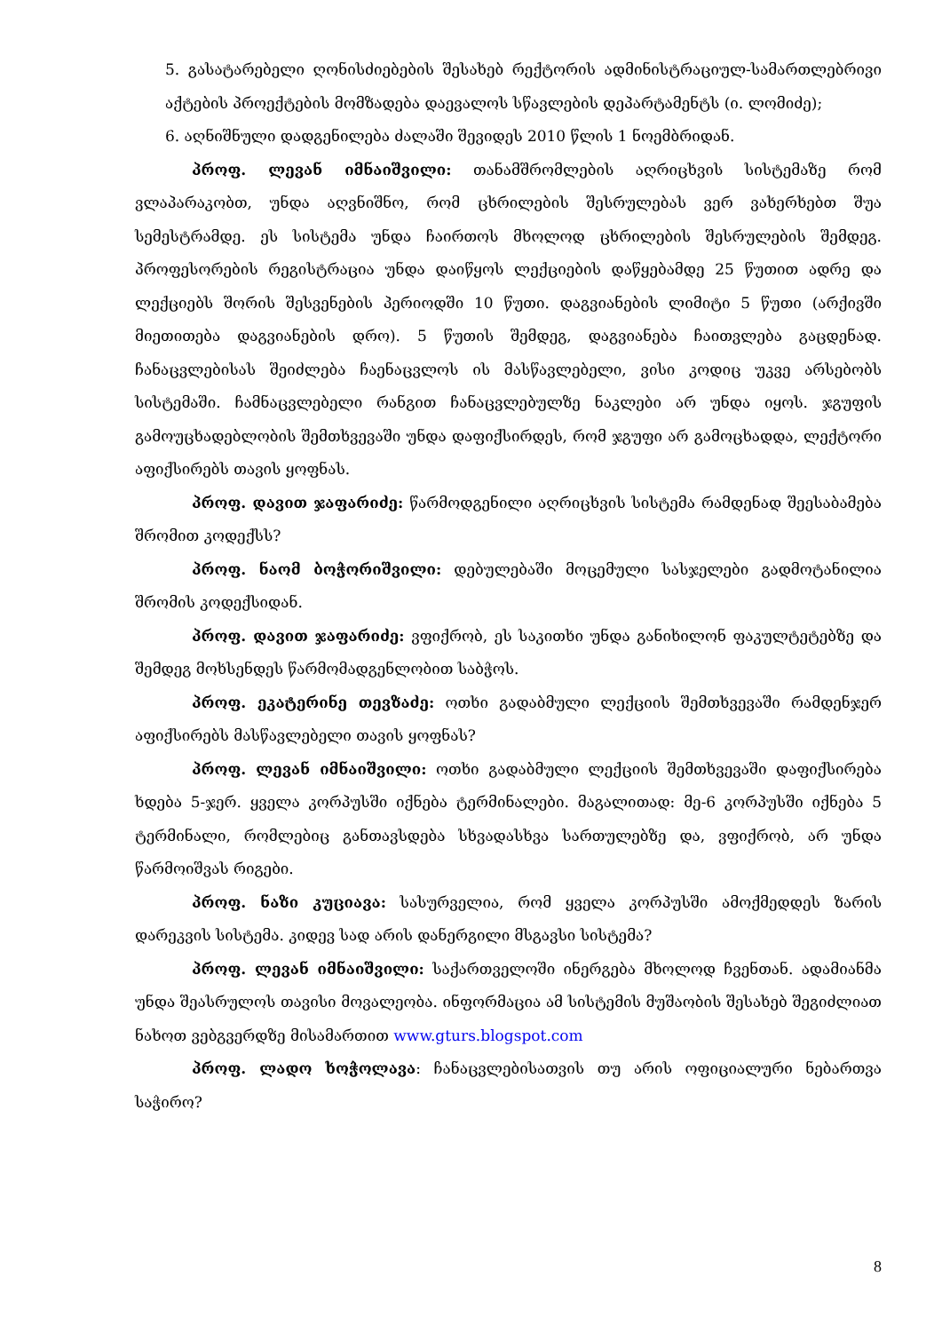5. გასატარებელი ღონისძიებების შესახებ რექტორის ადმინისტრაციულ-სამართლებრივი აქტების პროექტების მომზადება დაევალოს სწავლების დეპარტამენტს (ი. ლომიძე);
6. აღნიშნული დადგენილება ძალაში შევიდეს 2010 წლის 1 ნოემბრიდან.
პროფ. ლევან იმნაიშვილი: თანამშრომლების აღრიცხვის სისტემაზე რომ ვლაპარაკობთ, უნდა აღვნიშნო, რომ ცხრილების შესრულებას ვერ ვახერხებთ შუა სემესტრამდე. ეს სისტემა უნდა ჩაირთოს მხოლოდ ცხრილების შესრულების შემდეგ. პროფესორების რეგისტრაცია უნდა დაიწყოს ლექციების დაწყებამდე 25 წუთით ადრე და ლექციებს შორის შესვენების პერიოდში 10 წუთი. დაგვიანების ლიმიტი 5 წუთი (არქივში მიეთითება დაგვიანების დრო). 5 წუთის შემდეგ, დაგვიანება ჩაითვლება გაცდენად. ჩანაცვლებისას შეიძლება ჩაენაცვლოს ის მასწავლებელი, ვისი კოდიც უკვე არსებობს სისტემაში. ჩამნაცვლებელი რანგით ჩანაცვლებულზე ნაკლები არ უნდა იყოს. ჯგუფის გამოუცხადებლობის შემთხვევაში უნდა დაფიქსირდეს, რომ ჯგუფი არ გამოცხადდა, ლექტორი აფიქსირებს თავის ყოფნას.
პროფ. დავით ჯაფარიძე: წარმოდგენილი აღრიცხვის სისტემა რამდენად შეესაბამება შრომით კოდექსს?
პროფ. ნაომ ბოჭორიშვილი: დებულებაში მოცემული სასჯელები გადმოტანილია შრომის კოდექსიდან.
პროფ. დავით ჯაფარიძე: ვფიქრობ, ეს საკითხი უნდა განიხილონ ფაკულტეტებზე და შემდეგ მოხსენდეს წარმომადგენლობით საბჭოს.
პროფ. ეკატერინე თევზაძე: ოთხი გადაბმული ლექციის შემთხვევაში რამდენჯერ აფიქსირებს მასწავლებელი თავის ყოფნას?
პროფ. ლევან იმნაიშვილი: ოთხი გადაბმული ლექციის შემთხვევაში დაფიქსირება ხდება 5-ჯერ. ყველა კორპუსში იქნება ტერმინალები. მაგალითად: მე-6 კორპუსში იქნება 5 ტერმინალი, რომლებიც განთავსდება სხვადასხვა სართულებზე და, ვფიქრობ, არ უნდა წარმოიშვას რიგები.
პროფ. ნაზი კუციავა: სასურველია, რომ ყველა კორპუსში ამოქმედდეს ზარის დარეკვის სისტემა. კიდევ სად არის დანერგილი მსგავსი სისტემა?
პროფ. ლევან იმნაიშვილი: საქართველოში ინერგება მხოლოდ ჩვენთან. ადამიანმა უნდა შეასრულოს თავისი მოვალეობა. ინფორმაცია ამ სისტემის მუშაობის შესახებ შეგიძლიათ ნახოთ ვებგვერდზე მისამართით www.gturs.blogspot.com
პროფ. ლადო ხოჭოლავა: ჩანაცვლებისათვის თუ არის ოფიციალური ნებართვა საჭირო?
8